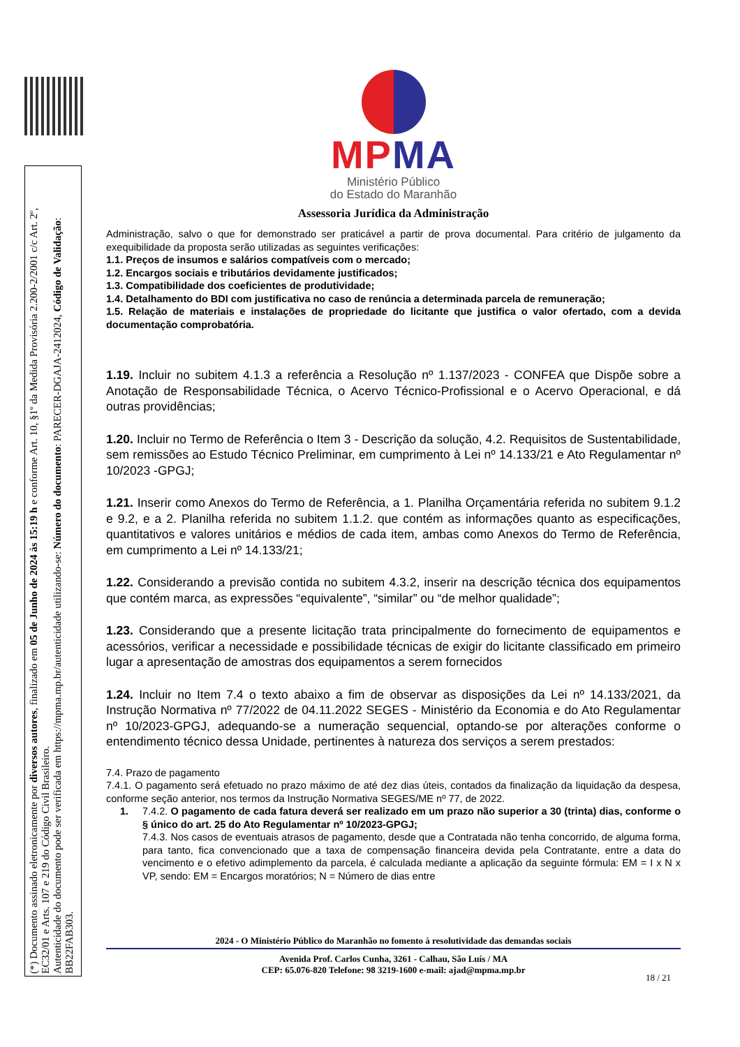(*) Documento assinado eletronicamente por diversos autores, finalizado em 05 de Junho de 2024 às 15:19 h e conforme Art. 10, §1º da Medida Provisória 2.200-2/2001 c/c Art. 2º, EC32/01 e Arts. 107 e 219 do Código Civil Brasileiro.
Autenticidade do documento pode ser verificada em https://mpma.mp.br/autenticidade utilizando-se: Número do documento: PARECER-DGAJA-2412024, Código de Validação: BB22FAB303.
MPMA
Ministério Público
do Estado do Maranhão
Assessoria Jurídica da Administração
Administração, salvo o que for demonstrado ser praticável a partir de prova documental. Para critério de julgamento da exequibilidade da proposta serão utilizadas as seguintes verificações:
1.1. Preços de insumos e salários compatíveis com o mercado;
1.2. Encargos sociais e tributários devidamente justificados;
1.3. Compatibilidade dos coeficientes de produtividade;
1.4. Detalhamento do BDI com justificativa no caso de renúncia a determinada parcela de remuneração;
1.5. Relação de materiais e instalações de propriedade do licitante que justifica o valor ofertado, com a devida documentação comprobatória.
1.19. Incluir no subitem 4.1.3 a referência a Resolução nº 1.137/2023 - CONFEA que Dispõe sobre a Anotação de Responsabilidade Técnica, o Acervo Técnico-Profissional e o Acervo Operacional, e dá outras providências;
1.20. Incluir no Termo de Referência o Item 3 - Descrição da solução, 4.2. Requisitos de Sustentabilidade, sem remissões ao Estudo Técnico Preliminar, em cumprimento à Lei nº 14.133/21 e Ato Regulamentar nº 10/2023 -GPGJ;
1.21. Inserir como Anexos do Termo de Referência, a 1. Planilha Orçamentária referida no subitem 9.1.2 e 9.2, e a 2. Planilha referida no subitem 1.1.2. que contém as informações quanto as especificações, quantitativos e valores unitários e médios de cada item, ambas como Anexos do Termo de Referência, em cumprimento a Lei nº 14.133/21;
1.22. Considerando a previsão contida no subitem 4.3.2, inserir na descrição técnica dos equipamentos que contém marca, as expressões “equivalente”, “similar” ou “de melhor qualidade”;
1.23. Considerando que a presente licitação trata principalmente do fornecimento de equipamentos e acessórios, verificar a necessidade e possibilidade técnicas de exigir do licitante classificado em primeiro lugar a apresentação de amostras dos equipamentos a serem fornecidos
1.24. Incluir no Item 7.4 o texto abaixo a fim de observar as disposições da Lei nº 14.133/2021, da Instrução Normativa nº 77/2022 de 04.11.2022 SEGES - Ministério da Economia e do Ato Regulamentar nº 10/2023-GPGJ, adequando-se a numeração sequencial, optando-se por alterações conforme o entendimento técnico dessa Unidade, pertinentes à natureza dos serviços a serem prestados:
7.4. Prazo de pagamento
7.4.1. O pagamento será efetuado no prazo máximo de até dez dias úteis, contados da finalização da liquidação da despesa, conforme seção anterior, nos termos da Instrução Normativa SEGES/ME nº 77, de 2022.
1. 7.4.2. O pagamento de cada fatura deverá ser realizado em um prazo não superior a 30 (trinta) dias, conforme o § único do art. 25 do Ato Regulamentar nº 10/2023-GPGJ;
7.4.3. Nos casos de eventuais atrasos de pagamento, desde que a Contratada não tenha concorrido, de alguma forma, para tanto, fica convencionado que a taxa de compensação financeira devida pela Contratante, entre a data do vencimento e o efetivo adimplemento da parcela, é calculada mediante a aplicação da seguinte fórmula: EM = I x N x VP, sendo: EM = Encargos moratórios; N = Número de dias entre
2024 - O Ministério Público do Maranhão no fomento à resolutividade das demandas sociais
Avenida Prof. Carlos Cunha, 3261 - Calhau, São Luís / MA
CEP: 65.076-820 Telefone: 98 3219-1600 e-mail: ajad@mpma.mp.br
18 / 21